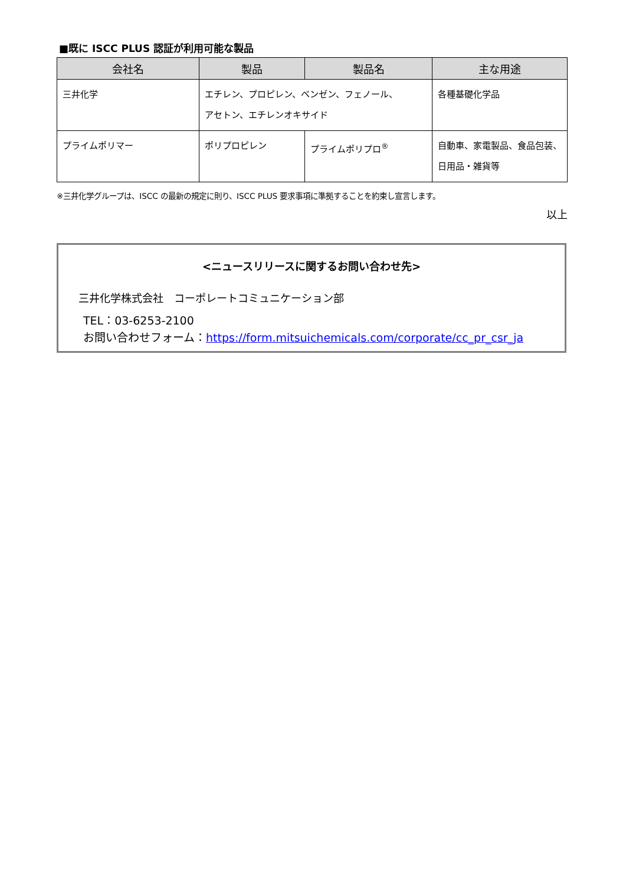■既に ISCC PLUS 認証が利用可能な製品
| 会社名 | 製品 | 製品名 | 主な用途 |
| --- | --- | --- | --- |
| 三井化学 | エチレン、プロピレン、ベンゼン、フェノール、 アセトン、エチレンオキサイド | | 各種基礎化学品 |
| プライムポリマー | ポリプロピレン | プライムポリプロ<sup>®</sup> | 自動車、家電製品、食品包装、日用品・雑貨等 |
※三井化学グループは、ISCC の最新の規定に則り、ISCC PLUS 要求事項に準拠することを約束し宣言します。
以上
<ニュースリリースに関するお問い合わせ先>
三井化学株式会社　コーポレートコミュニケーション部
TEL：03-6253-2100
お問い合わせフォーム：https://form.mitsuichemicals.com/corporate/cc_pr_csr_ja